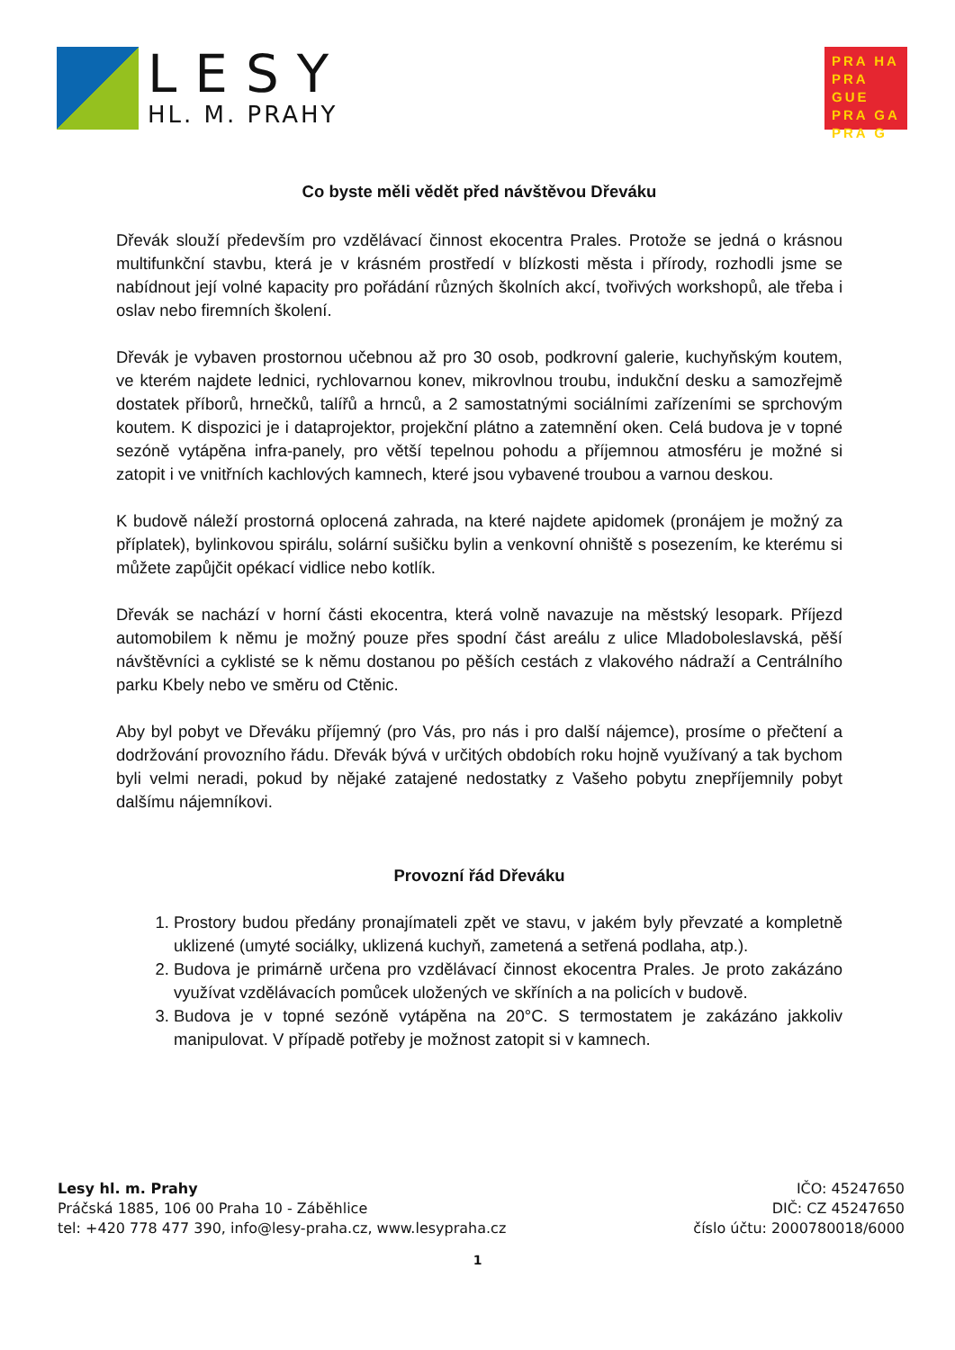LESY
HL. M. PRAHY
PRA HA
PRA GUE
PRA GA
PRA G
Co byste měli vědět před návštěvou Dřeváku
Dřevák slouží především pro vzdělávací činnost ekocentra Prales. Protože se jedná o krásnou multifunkční stavbu, která je v krásném prostředí v blízkosti města i přírody, rozhodli jsme se nabídnout její volné kapacity pro pořádání různých školních akcí, tvořivých workshopů, ale třeba i oslav nebo firemních školení.
Dřevák je vybaven prostornou učebnou až pro 30 osob, podkrovní galerie, kuchyňským koutem, ve kterém najdete lednici, rychlovarnou konev, mikrovlnou troubu, indukční desku a samozřejmě dostatek příborů, hrnečků, talířů a hrnců, a 2 samostatnými sociálními zařízeními se sprchovým koutem. K dispozici je i dataprojektor, projekční plátno a zatemnění oken. Celá budova je v topné sezóně vytápěna infra-panely, pro větší tepelnou pohodu a příjemnou atmosféru je možné si zatopit i ve vnitřních kachlových kamnech, které jsou vybavené troubou a varnou deskou.
K budově náleží prostorná oplocená zahrada, na které najdete apidomek (pronájem je možný za příplatek), bylinkovou spirálu, solární sušičku bylin a venkovní ohniště s posezením, ke kterému si můžete zapůjčit opékací vidlice nebo kotlík.
Dřevák se nachází v horní části ekocentra, která volně navazuje na městský lesopark. Příjezd automobilem k němu je možný pouze přes spodní část areálu z ulice Mladoboleslavská, pěší návštěvníci a cyklisté se k němu dostanou po pěších cestách z vlakového nádraží a Centrálního parku Kbely nebo ve směru od Ctěnic.
Aby byl pobyt ve Dřeváku příjemný (pro Vás, pro nás i pro další nájemce), prosíme o přečtení a dodržování provozního řádu. Dřevák bývá v určitých obdobích roku hojně využívaný a tak bychom byli velmi neradi, pokud by nějaké zatajené nedostatky z Vašeho pobytu znepříjemnily pobyt dalšímu nájemníkovi.
Provozní řád Dřeváku
1. Prostory budou předány pronajímateli zpět ve stavu, v jakém byly převzaté a kompletně uklizené (umyté sociálky, uklizená kuchyň, zametená a setřená podlaha, atp.).
2. Budova je primárně určena pro vzdělávací činnost ekocentra Prales. Je proto zakázáno využívat vzdělávacích pomůcek uložených ve skříních a na policích v budově.
3. Budova je v topné sezóně vytápěna na 20°C. S termostatem je zakázáno jakkoliv manipulovat. V případě potřeby je možnost zatopit si v kamnech.
Lesy hl. m. Prahy
Práčská 1885, 106 00 Praha 10 - Záběhlice
tel: +420 778 477 390, info@lesy-praha.cz, www.lesypraha.cz
IČO: 45247650
DIČ: CZ 45247650
číslo účtu: 2000780018/6000
1